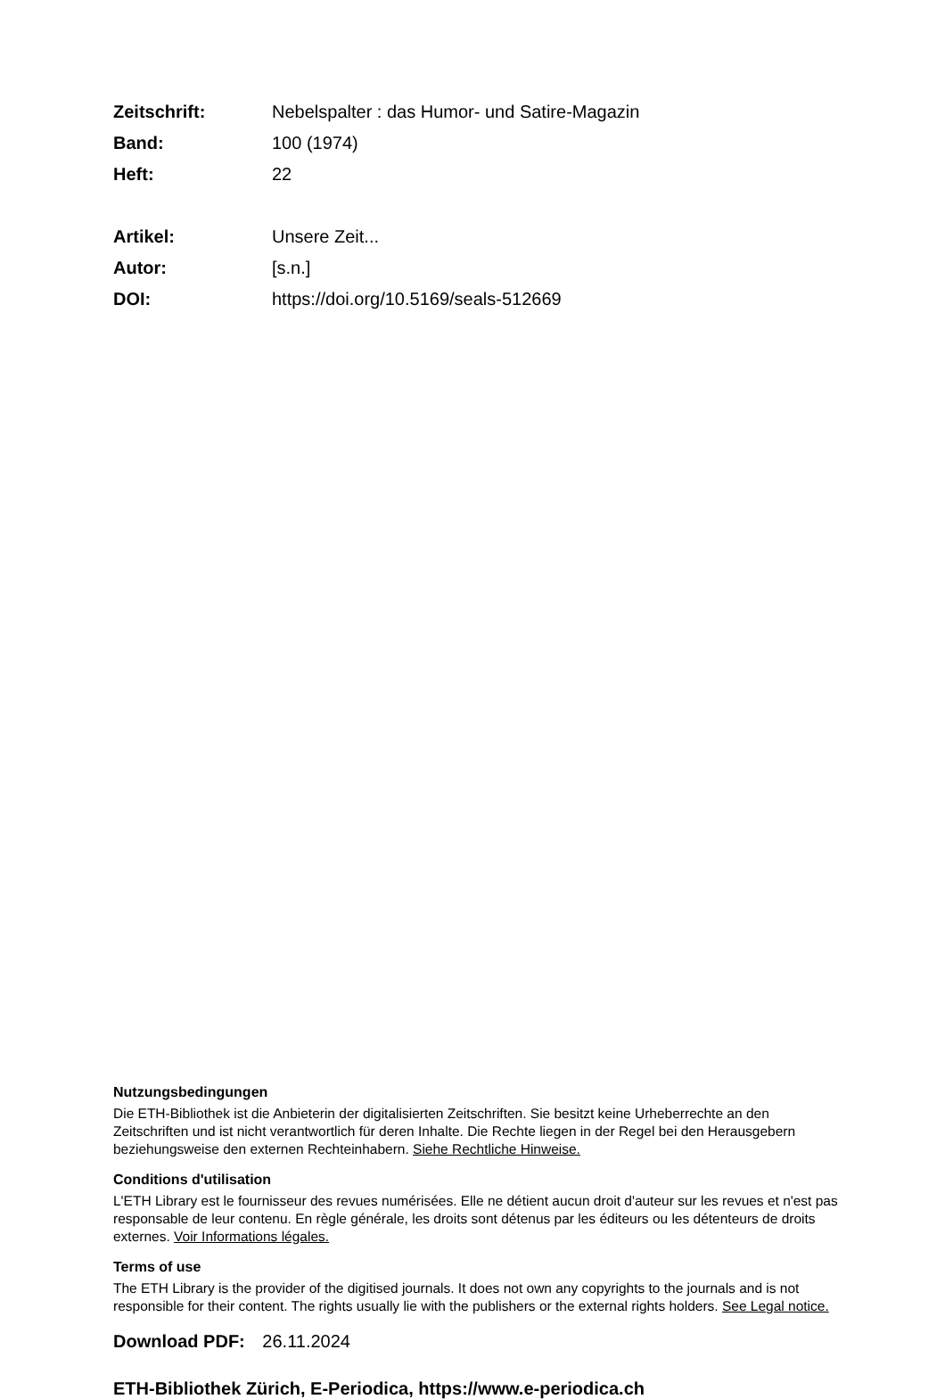Zeitschrift: Nebelspalter : das Humor- und Satire-Magazin
Band: 100 (1974)
Heft: 22
Artikel: Unsere Zeit...
Autor: [s.n.]
DOI: https://doi.org/10.5169/seals-512669
Nutzungsbedingungen
Die ETH-Bibliothek ist die Anbieterin der digitalisierten Zeitschriften. Sie besitzt keine Urheberrechte an den Zeitschriften und ist nicht verantwortlich für deren Inhalte. Die Rechte liegen in der Regel bei den Herausgebern beziehungsweise den externen Rechteinhabern. Siehe Rechtliche Hinweise.
Conditions d'utilisation
L'ETH Library est le fournisseur des revues numérisées. Elle ne détient aucun droit d'auteur sur les revues et n'est pas responsable de leur contenu. En règle générale, les droits sont détenus par les éditeurs ou les détenteurs de droits externes. Voir Informations légales.
Terms of use
The ETH Library is the provider of the digitised journals. It does not own any copyrights to the journals and is not responsible for their content. The rights usually lie with the publishers or the external rights holders. See Legal notice.
Download PDF: 26.11.2024
ETH-Bibliothek Zürich, E-Periodica, https://www.e-periodica.ch